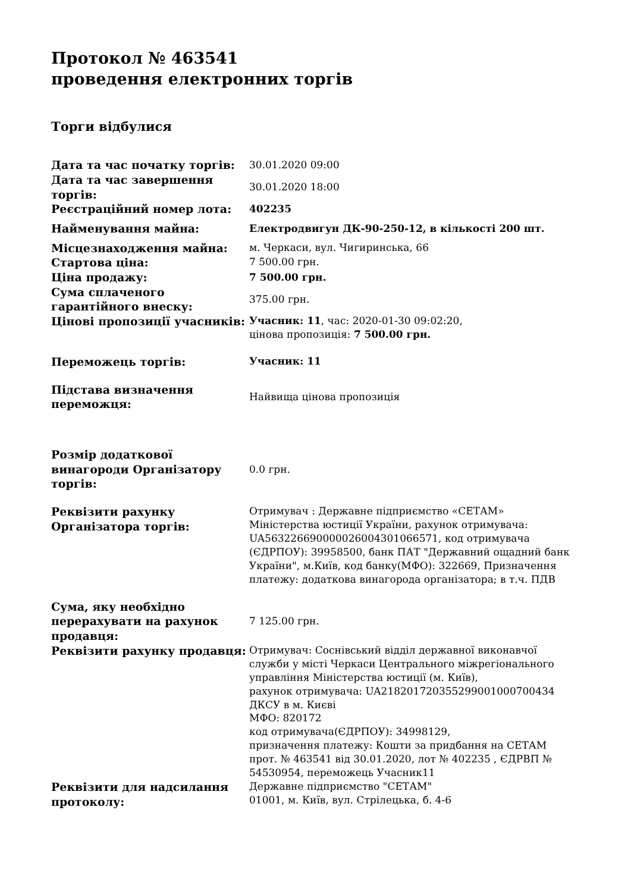Протокол № 463541
проведення електронних торгів
Торги відбулися
| Дата та час початку торгів: | 30.01.2020 09:00 |
| Дата та час завершення торгів: | 30.01.2020 18:00 |
| Реєстраційний номер лота: | 402235 |
| Найменування майна: | Електродвигун ДК-90-250-12, в кількості 200 шт. |
| Місцезнаходження майна: | м. Черкаси, вул. Чигиринська, 66 |
| Стартова ціна: | 7 500.00 грн. |
| Ціна продажу: | 7 500.00 грн. |
| Сума сплаченого гарантійного внеску: | 375.00 грн. |
| Цінові пропозиції учасників: | Учасник: 11 , час: 2020-01-30 09:02:20, цінова пропозиція: 7 500.00 грн. |
| Переможець торгів: | Учасник: 11 |
| Підстава визначення переможця: | Найвища цінова пропозиція |
| Розмір додаткової винагороди Організатору торгів: | 0.0 грн. |
| Реквізити рахунку Організатора торгів: | Отримувач : Державне підприємство «СЕТАМ» Міністерства юстиції України, рахунок отримувача: UA563226690000026004301066571, код отримувача (ЄДРПОУ): 39958500, банк ПАТ "Державний ощадний банк України", м.Київ, код банку(МФО): 322669, Призначення платежу: додаткова винагорода організатора; в т.ч. ПДВ |
| Сума, яку необхідно перерахувати на рахунок продавця: | 7 125.00 грн. |
| Реквізити рахунку продавця: | Отримувач: Соснівський відділ державної виконавчої служби у місті Черкаси Центрального міжрегіонального управління Міністерства юстиції (м. Київ), рахунок отримувача: UA218201720355299001000700434 ДКСУ в м. Києві МФО: 820172 код отримувача(ЄДРПОУ): 34998129, призначення платежу: Кошти за придбання на СЕТАМ прот. № 463541 від 30.01.2020, лот № 402235 , ЄДРВП № 54530954, переможець Учасник11 |
| Реквізити для надсилання протоколу: | Державне підприємство "СЕТАМ" 01001, м. Київ, вул. Стрілецька, б. 4-6 |